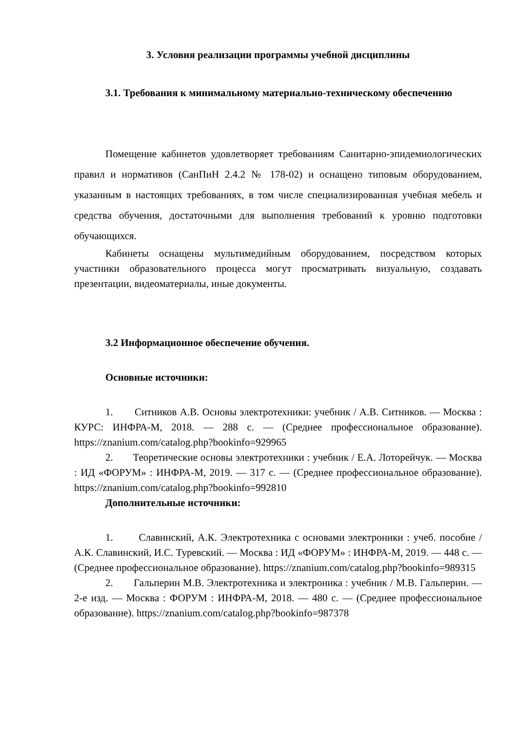3. Условия реализации программы учебной дисциплины
3.1. Требования к минимальному материально-техническому обеспечению
Помещение кабинетов удовлетворяет требованиям Санитарно-эпидемиологических правил и нормативов (СанПиН 2.4.2 № 178-02) и оснащено типовым оборудованием, указанным в настоящих требованиях, в том числе специализированная учебная мебель и средства обучения, достаточными для выполнения требований к уровню подготовки обучающихся.
Кабинеты оснащены мультимедийным оборудованием, посредством которых участники образовательного процесса могут просматривать визуальную, создавать презентации, видеоматериалы, иные документы.
3.2 Информационное обеспечение обучения.
Основные источники:
1. Ситников А.В. Основы электротехники: учебник / А.В. Ситников. — Москва : КУРС: ИНФРА-М, 2018. — 288 с. — (Среднее профессиональное образование). https://znanium.com/catalog.php?bookinfo=929965
2. Теоретические основы электротехники : учебник / Е.А. Лоторейчук. — Москва : ИД «ФОРУМ» : ИНФРА-М, 2019. — 317 с. — (Среднее профессиональное образование). https://znanium.com/catalog.php?bookinfo=992810
Дополнительные источники:
1. Славинский, А.К. Электротехника с основами электроники : учеб. пособие / А.К. Славинский, И.С. Туревский. — Москва : ИД «ФОРУМ» : ИНФРА-М, 2019. — 448 с. — (Среднее профессиональное образование). https://znanium.com/catalog.php?bookinfo=989315
2. Гальперин М.В. Электротехника и электроника : учебник / М.В. Гальперин. — 2-е изд. — Москва : ФОРУМ : ИНФРА-М, 2018. — 480 с. — (Среднее профессиональное образование). https://znanium.com/catalog.php?bookinfo=987378